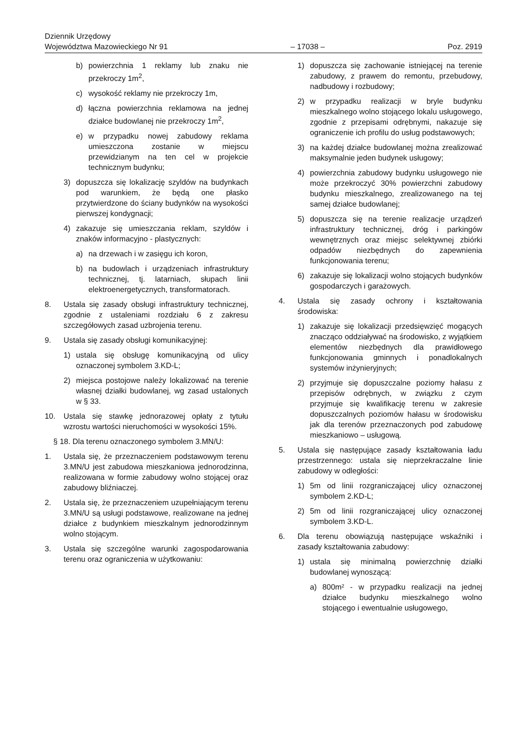Dziennik Urzędowy
Województwa Mazowieckiego Nr 91 – 17038 – Poz. 2919
b) powierzchnia 1 reklamy lub znaku nie przekroczy 1m<sup>2</sup>,
c) wysokość reklamy nie przekroczy 1m,
d) łączna powierzchnia reklamowa na jednej działce budowlanej nie przekroczy 1m<sup>2</sup>,
e) w przypadku nowej zabudowy reklama umieszczona zostanie w miejscu przewidzianym na ten cel w projekcie technicznym budynku;
3) dopuszcza się lokalizację szyldów na budynkach pod warunkiem, że będą one płasko przytwierdzone do ściany budynków na wysokości pierwszej kondygnacji;
4) zakazuje się umieszczania reklam, szyldów i znaków informacyjno - plastycznych:
a) na drzewach i w zasięgu ich koron,
b) na budowlach i urządzeniach infrastruktury technicznej, tj. latarniach, słupach linii elektroenergetycznych, transformatorach.
8. Ustala się zasady obsługi infrastruktury technicznej, zgodnie z ustaleniami rozdziału 6 z zakresu szczegółowych zasad uzbrojenia terenu.
9. Ustala się zasady obsługi komunikacyjnej:
1) ustala się obsługę komunikacyjną od ulicy oznaczonej symbolem 3.KD-L;
2) miejsca postojowe należy lokalizować na terenie własnej działki budowlanej, wg zasad ustalonych w § 33.
10. Ustala się stawkę jednorazowej opłaty z tytułu wzrostu wartości nieruchomości w wysokości 15%.
§ 18. Dla terenu oznaczonego symbolem 3.MN/U:
1. Ustala się, że przeznaczeniem podstawowym terenu 3.MN/U jest zabudowa mieszkaniowa jednorodzinna, realizowana w formie zabudowy wolno stojącej oraz zabudowy bliźniaczej.
2. Ustala się, że przeznaczeniem uzupełniającym terenu 3.MN/U są usługi podstawowe, realizowane na jednej działce z budynkiem mieszkalnym jednorodzinnym wolno stojącym.
3. Ustala się szczególne warunki zagospodarowania terenu oraz ograniczenia w użytkowaniu:
1) dopuszcza się zachowanie istniejącej na terenie zabudowy, z prawem do remontu, przebudowy, nadbudowy i rozbudowy;
2) w przypadku realizacji w bryle budynku mieszkalnego wolno stojącego lokalu usługowego, zgodnie z przepisami odrębnymi, nakazuje się ograniczenie ich profilu do usług podstawowych;
3) na każdej działce budowlanej można zrealizować maksymalnie jeden budynek usługowy;
4) powierzchnia zabudowy budynku usługowego nie może przekroczyć 30% powierzchni zabudowy budynku mieszkalnego, zrealizowanego na tej samej działce budowlanej;
5) dopuszcza się na terenie realizacje urządzeń infrastruktury technicznej, dróg i parkingów wewnętrznych oraz miejsc selektywnej zbiórki odpadów niezbędnych do zapewnienia funkcjonowania terenu;
6) zakazuje się lokalizacji wolno stojących budynków gospodarczych i garażowych.
4. Ustala się zasady ochrony i kształtowania środowiska:
1) zakazuje się lokalizacji przedsięwzięć mogących znacząco oddziaływać na środowisko, z wyjątkiem elementów niezbędnych dla prawidłowego funkcjonowania gminnych i ponadlokalnych systemów inżynieryjnych;
2) przyjmuje się dopuszczalne poziomy hałasu z przepisów odrębnych, w związku z czym przyjmuje się kwalifikację terenu w zakresie dopuszczalnych poziomów hałasu w środowisku jak dla terenów przeznaczonych pod zabudowę mieszkaniowo – usługową.
5. Ustala się następujące zasady kształtowania ładu przestrzennego: ustala się nieprzekraczalne linie zabudowy w odległości:
1) 5m od linii rozgraniczającej ulicy oznaczonej symbolem 2.KD-L;
2) 5m od linii rozgraniczającej ulicy oznaczonej symbolem 3.KD-L.
6. Dla terenu obowiązują następujące wskaźniki i zasady kształtowania zabudowy:
1) ustala się minimalną powierzchnię działki budowlanej wynoszącą:
a) 800m² - w przypadku realizacji na jednej działce budynku mieszkalnego wolno stojącego i ewentualnie usługowego,